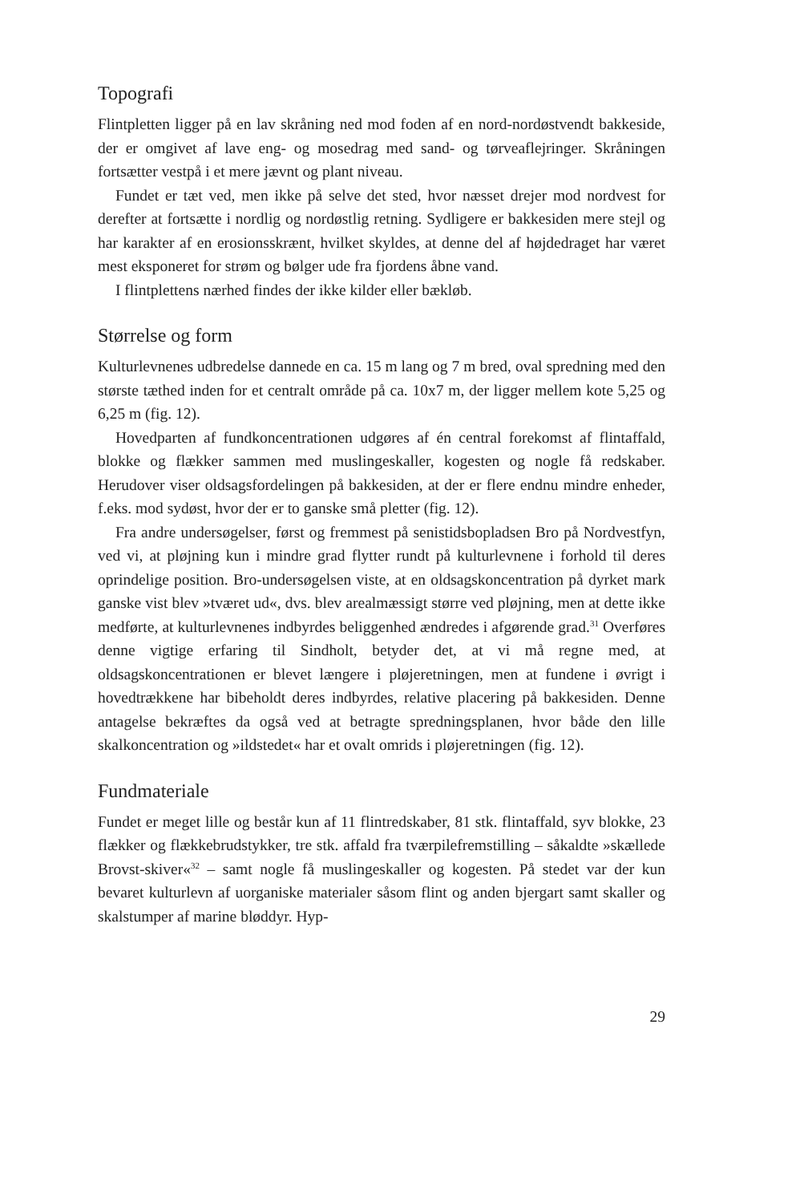Topografi
Flintpletten ligger på en lav skråning ned mod foden af en nord-nordøstvendt bakkeside, der er omgivet af lave eng- og mosedrag med sand- og tørveaflejringer. Skråningen fortsætter vestpå i et mere jævnt og plant niveau.
Fundet er tæt ved, men ikke på selve det sted, hvor næsset drejer mod nordvest for derefter at fortsætte i nordlig og nordøstlig retning. Sydligere er bakkesiden mere stejl og har karakter af en erosionsskrænt, hvilket skyldes, at denne del af højdedraget har været mest eksponeret for strøm og bølger ude fra fjordens åbne vand.
I flintplettens nærhed findes der ikke kilder eller bækløb.
Størrelse og form
Kulturlevnenes udbredelse dannede en ca. 15 m lang og 7 m bred, oval spredning med den største tæthed inden for et centralt område på ca. 10x7 m, der ligger mellem kote 5,25 og 6,25 m (fig. 12).
Hovedparten af fundkoncentrationen udgøres af én central forekomst af flintaffald, blokke og flækker sammen med muslingeskaller, kogesten og nogle få redskaber. Herudover viser oldsagsfordelingen på bakkesiden, at der er flere endnu mindre enheder, f.eks. mod sydøst, hvor der er to ganske små pletter (fig. 12).
Fra andre undersøgelser, først og fremmest på senistidsbopladsen Bro på Nordvestfyn, ved vi, at pløjning kun i mindre grad flytter rundt på kulturlevnene i forhold til deres oprindelige position. Bro-undersøgelsen viste, at en oldsagskoncentration på dyrket mark ganske vist blev »tværet ud«, dvs. blev arealmæssigt større ved pløjning, men at dette ikke medførte, at kulturlevnenes indbyrdes beliggenhed ændredes i afgørende grad.<sup>31</sup> Overføres denne vigtige erfaring til Sindholt, betyder det, at vi må regne med, at oldsagskoncentrationen er blevet længere i pløjeretningen, men at fundene i øvrigt i hovedtrækkene har bibeholdt deres indbyrdes, relative placering på bakkesiden. Denne antagelse bekræftes da også ved at betragte spredningsplanen, hvor både den lille skalkoncentration og »ildstedet« har et ovalt omrids i pløjeretningen (fig. 12).
Fundmateriale
Fundet er meget lille og består kun af 11 flintredskaber, 81 stk. flintaffald, syv blokke, 23 flækker og flækkebrudstykker, tre stk. affald fra tværpilefremstilling – såkaldte »skællede Brovst-skiver«<sup>32</sup> – samt nogle få muslingeskaller og kogesten. På stedet var der kun bevaret kulturlevn af uorganiske materialer såsom flint og anden bjergart samt skaller og skalstumper af marine bløddyr. Hyp-
29